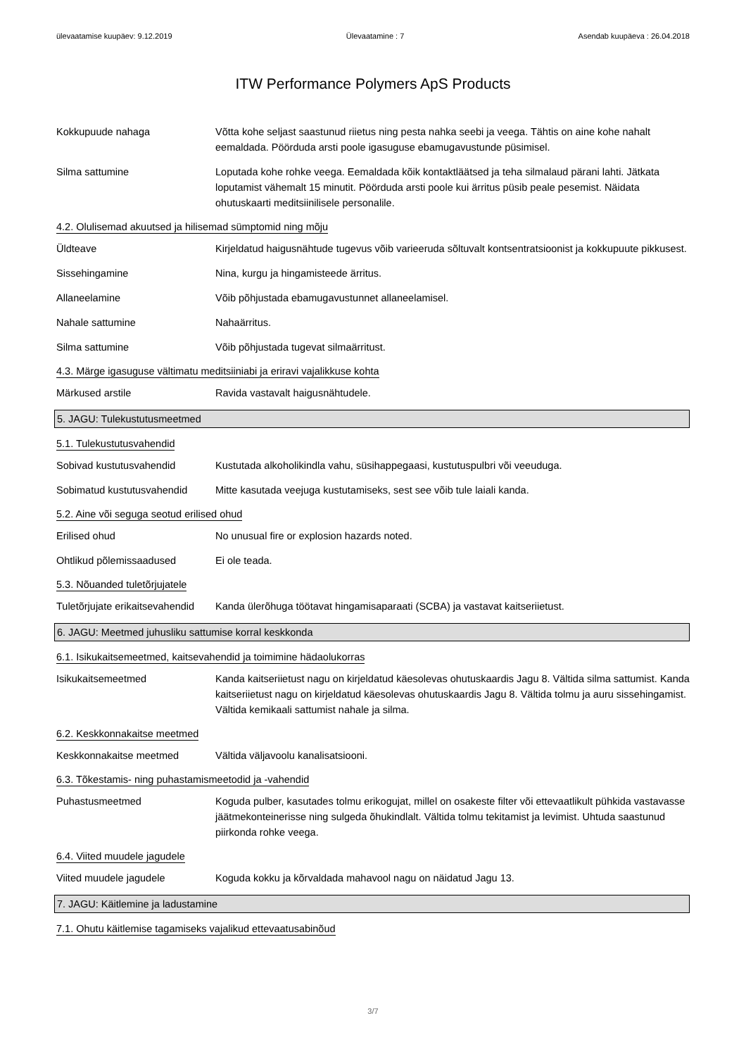ülevaatamise kuupäev: 9.12.2019 Ülevaatamine : 7 Asendab kuupäeva : 26.04.2018
ITW Performance Polymers ApS Products
Kokkupuude nahaga Võtta kohe seljast saastunud riietus ning pesta nahka seebi ja veega. Tähtis on aine kohe nahalt eemaldada. Pöörduda arsti poole igasuguse ebamugavustunde püsimisel.
Silma sattumine Loputada kohe rohke veega. Eemaldada kõik kontaktläätsed ja teha silmalaud pärani lahti. Jätkata loputamist vähemalt 15 minutit. Pöörduda arsti poole kui ärritus püsib peale pesemist. Näidata ohutuskaarti meditsiinilisele personalile.
4.2. Olulisemad akuutsed ja hilisemad sümptomid ning mõju
Üldteave Kirjeldatud haigusnähtude tugevus võib varieeruda sõltuvalt kontsentratsioonist ja kokkupuute pikkusest.
Sissehingamine Nina, kurgu ja hingamisteede ärritus.
Allaneelamine Võib põhjustada ebamugavustunnet allaneelamisel.
Nahale sattumine Nahaärritus.
Silma sattumine Võib põhjustada tugevat silmaärritust.
4.3. Märge igasuguse vältimatu meditsiiniabi ja eriravi vajalikkuse kohta
Märkused arstile Ravida vastavalt haigusnähtudele.
5. JAGU: Tulekustutusmeetmed
5.1. Tulekustutusvahendid
Sobivad kustutusvahendid Kustutada alkoholikindla vahu, süsihappegaasi, kustutuspulbri või veeuduga.
Sobimatud kustutusvahendid
Mitte kasutada veejuga kustutamiseks, sest see võib tule laiali kanda.
5.2. Aine või seguga seotud erilised ohud
Erilised ohud No unusual fire or explosion hazards noted.
Ohtlikud põlemissaadused Ei ole teada.
5.3. Nõuanded tuletõrjujatele
Tuletõrjujate erikaitsevahendid
Kanda ülerõhuga töötavat hingamisaparaati (SCBA) ja vastavat kaitseriietust.
6. JAGU: Meetmed juhusliku sattumise korral keskkonda
6.1. Isikukaitsemeetmed, kaitsevahendid ja toimimine hädaolukorras
Isikukaitsemeetmed Kanda kaitseriietust nagu on kirjeldatud käesolevas ohutuskaardis Jagu 8. Vältida silma sattumist. Kanda kaitseriietust nagu on kirjeldatud käesolevas ohutuskaardis Jagu 8. Vältida tolmu ja auru sissehingamist. Vältida kemikaali sattumist nahale ja silma.
6.2. Keskkonnakaitse meetmed
Keskkonnakaitse meetmed Vältida väljavoolu kanalisatsiooni.
6.3. Tõkestamis- ning puhastamismeetodid ja -vahendid
Puhastusmeetmed Koguda pulber, kasutades tolmu erikogujat, millel on osakeste filter või ettevaatlikult pühkida vastavasse jäätmekonteinerisse ning sulgeda õhukindlalt. Vältida tolmu tekitamist ja levimist. Uhtuda saastunud piirkonda rohke veega.
6.4. Viited muudele jagudele
Viited muudele jagudele Koguda kokku ja kõrvaldada mahavool nagu on näidatud Jagu 13.
7. JAGU: Käitlemine ja ladustamine
7.1. Ohutu käitlemise tagamiseks vajalikud ettevaatusabinõud
3/7